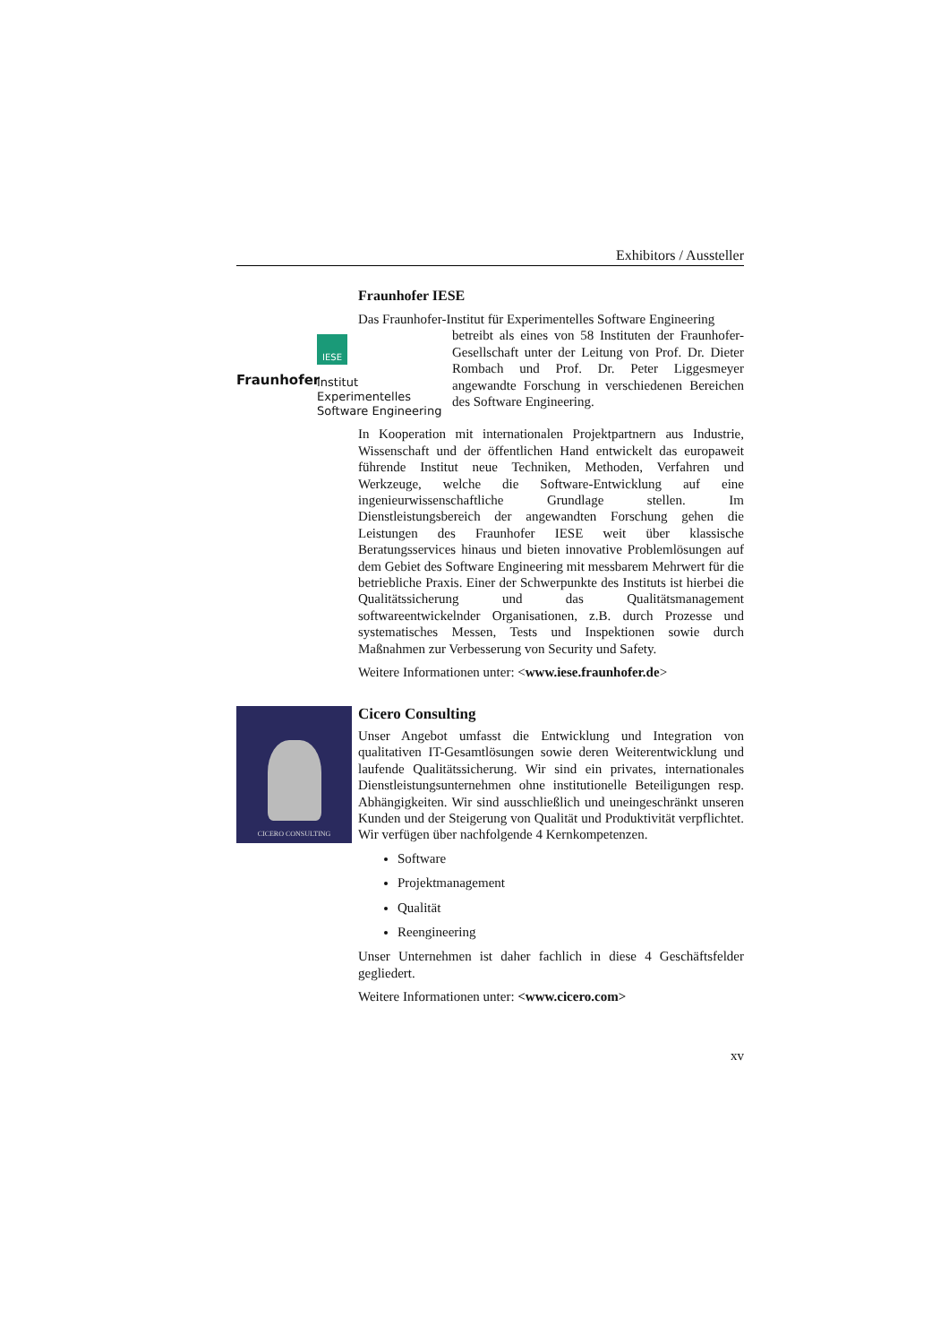Exhibitors / Aussteller
Fraunhofer IESE
Das Fraunhofer-Institut für Experimentelles Software Engineering
IESE
Fraunhofer
Institut
Experimentelles
Software Engineering
betreibt als eines von 58 Instituten der Fraunhofer-Gesellschaft unter der Leitung von Prof. Dr. Dieter Rombach und Prof. Dr. Peter Liggesmeyer angewandte Forschung in verschiedenen Bereichen des Software Engineering.
In Kooperation mit internationalen Projektpartnern aus Industrie, Wissenschaft und der öffentlichen Hand entwickelt das europaweit führende Institut neue Techniken, Methoden, Verfahren und Werkzeuge, welche die Software-Entwicklung auf eine ingenieurwissenschaftliche Grundlage stellen. Im Dienstleistungsbereich der angewandten Forschung gehen die Leistungen des Fraunhofer IESE weit über klassische Beratungsservices hinaus und bieten innovative Problemlösungen auf dem Gebiet des Software Engineering mit messbarem Mehrwert für die betriebliche Praxis. Einer der Schwerpunkte des Instituts ist hierbei die Qualitätssicherung und das Qualitätsmanagement softwareentwickelnder Organisationen, z.B. durch Prozesse und systematisches Messen, Tests und Inspektionen sowie durch Maßnahmen zur Verbesserung von Security und Safety.
Weitere Informationen unter: <www.iese.fraunhofer.de>
CICERO CONSULTING
Cicero Consulting
Unser Angebot umfasst die Entwicklung und Integration von qualitativen IT-Gesamtlösungen sowie deren Weiterentwicklung und laufende Qualitätssicherung. Wir sind ein privates, internationales Dienstleistungsunternehmen ohne institutionelle Beteiligungen resp. Abhängigkeiten. Wir sind ausschließlich und uneingeschränkt unseren Kunden und der Steigerung von Qualität und Produktivität verpflichtet. Wir verfügen über nachfolgende 4 Kernkompetenzen.
Software
Projektmanagement
Qualität
Reengineering
Unser Unternehmen ist daher fachlich in diese 4 Geschäftsfelder gegliedert.
Weitere Informationen unter: <www.cicero.com>
xv